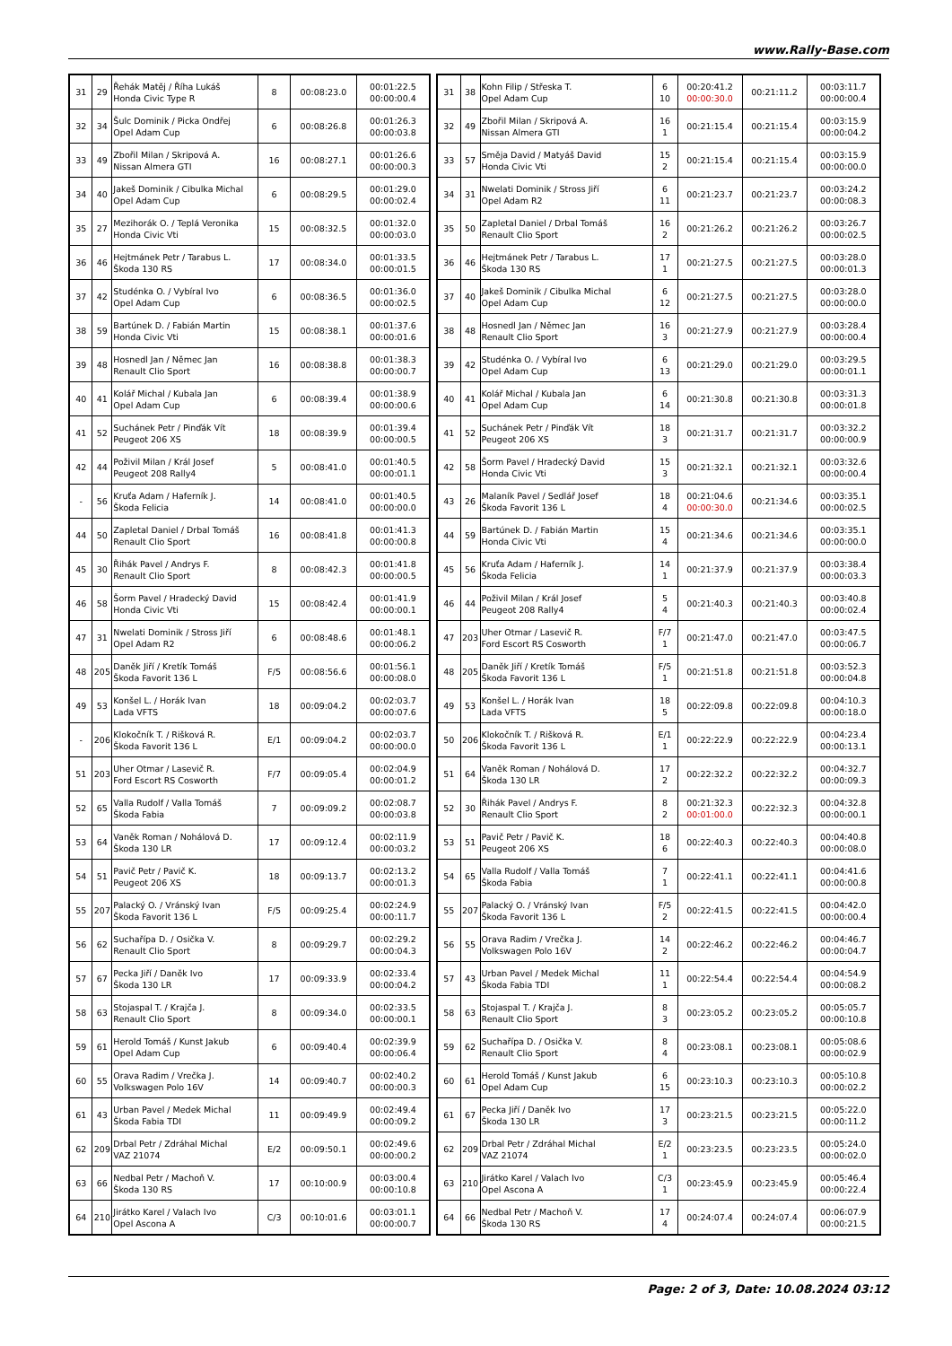www.Rally-Base.com
| 31 | 29 | Řehák Matěj / Říha Lukáš Honda Civic Type R | 8 | 00:08:23.0 | 00:01:22.5 00:00:00.4 |
| 32 | 34 | Šulc Dominik / Picka Ondřej Opel Adam Cup | 6 | 00:08:26.8 | 00:01:26.3 00:00:03.8 |
| 33 | 49 | Zbořil Milan / Skripová A. Nissan Almera GTI | 16 | 00:08:27.1 | 00:01:26.6 00:00:00.3 |
| 34 | 40 | Jakeš Dominik / Cibulka Michal Opel Adam Cup | 6 | 00:08:29.5 | 00:01:29.0 00:00:02.4 |
| 35 | 27 | Mezihorák O. / Teplá Veronika Honda Civic Vti | 15 | 00:08:32.5 | 00:01:32.0 00:00:03.0 |
| 36 | 46 | Hejtmánek Petr / Tarabus L. Škoda 130 RS | 17 | 00:08:34.0 | 00:01:33.5 00:00:01.5 |
| 37 | 42 | Studénka O. / Vybíral Ivo Opel Adam Cup | 6 | 00:08:36.5 | 00:01:36.0 00:00:02.5 |
| 38 | 59 | Bartúnek D. / Fabián Martin Honda Civic Vti | 15 | 00:08:38.1 | 00:01:37.6 00:00:01.6 |
| 39 | 48 | Hosnedl Jan / Němec Jan Renault Clio Sport | 16 | 00:08:38.8 | 00:01:38.3 00:00:00.7 |
| 40 | 41 | Kolář Michal / Kubala Jan Opel Adam Cup | 6 | 00:08:39.4 | 00:01:38.9 00:00:00.6 |
| 41 | 52 | Suchánek Petr / Pinďák Vít Peugeot 206 XS | 18 | 00:08:39.9 | 00:01:39.4 00:00:00.5 |
| 42 | 44 | Poživil Milan / Král Josef Peugeot 208 Rally4 | 5 | 00:08:41.0 | 00:01:40.5 00:00:01.1 |
| - | 56 | Kruťa Adam / Haferník J. Škoda Felicia | 14 | 00:08:41.0 | 00:01:40.5 00:00:00.0 |
| 44 | 50 | Zapletal Daniel / Drbal Tomáš Renault Clio Sport | 16 | 00:08:41.8 | 00:01:41.3 00:00:00.8 |
| 45 | 30 | Řihák Pavel / Andrys F. Renault Clio Sport | 8 | 00:08:42.3 | 00:01:41.8 00:00:00.5 |
| 46 | 58 | Šorm Pavel / Hradecký David Honda Civic Vti | 15 | 00:08:42.4 | 00:01:41.9 00:00:00.1 |
| 47 | 31 | Nwelati Dominik / Stross Jiří Opel Adam R2 | 6 | 00:08:48.6 | 00:01:48.1 00:00:06.2 |
| 48 | 205 | Daněk Jiří / Kretík Tomáš Škoda Favorit 136 L | F/5 | 00:08:56.6 | 00:01:56.1 00:00:08.0 |
| 49 | 53 | Konšel L. / Horák Ivan Lada VFTS | 18 | 00:09:04.2 | 00:02:03.7 00:00:07.6 |
| - | 206 | Klokočník T. / Rišková R. Škoda Favorit 136 L | E/1 | 00:09:04.2 | 00:02:03.7 00:00:00.0 |
| 51 | 203 | Uher Otmar / Lasevič R. Ford Escort RS Cosworth | F/7 | 00:09:05.4 | 00:02:04.9 00:00:01.2 |
| 52 | 65 | Valla Rudolf / Valla Tomáš Škoda Fabia | 7 | 00:09:09.2 | 00:02:08.7 00:00:03.8 |
| 53 | 64 | Vaněk Roman / Nohálová D. Škoda 130 LR | 17 | 00:09:12.4 | 00:02:11.9 00:00:03.2 |
| 54 | 51 | Pavič Petr / Pavič K. Peugeot 206 XS | 18 | 00:09:13.7 | 00:02:13.2 00:00:01.3 |
| 55 | 207 | Palacký O. / Vránský Ivan Škoda Favorit 136 L | F/5 | 00:09:25.4 | 00:02:24.9 00:00:11.7 |
| 56 | 62 | Suchařípa D. / Osička V. Renault Clio Sport | 8 | 00:09:29.7 | 00:02:29.2 00:00:04.3 |
| 57 | 67 | Pecka Jiří / Daněk Ivo Škoda 130 LR | 17 | 00:09:33.9 | 00:02:33.4 00:00:04.2 |
| 58 | 63 | Stojaspal T. / Krajča J. Renault Clio Sport | 8 | 00:09:34.0 | 00:02:33.5 00:00:00.1 |
| 59 | 61 | Herold Tomáš / Kunst Jakub Opel Adam Cup | 6 | 00:09:40.4 | 00:02:39.9 00:00:06.4 |
| 60 | 55 | Orava Radim / Vrečka J. Volkswagen Polo 16V | 14 | 00:09:40.7 | 00:02:40.2 00:00:00.3 |
| 61 | 43 | Urban Pavel / Medek Michal Škoda Fabia TDI | 11 | 00:09:49.9 | 00:02:49.4 00:00:09.2 |
| 62 | 209 | Drbal Petr / Zdráhal Michal VAZ 21074 | E/2 | 00:09:50.1 | 00:02:49.6 00:00:00.2 |
| 63 | 66 | Nedbal Petr / Machoň V. Škoda 130 RS | 17 | 00:10:00.9 | 00:03:00.4 00:00:10.8 |
| 64 | 210 | Jirátko Karel / Valach Ivo Opel Ascona A | C/3 | 00:10:01.6 | 00:03:01.1 00:00:00.7 |
| 31 | 38 | Kohn Filip / Střeska T. Opel Adam Cup | 6 10 | 00:20:41.2 00:00:30.0 | 00:21:11.2 | 00:03:11.7 00:00:00.4 |
| 32 | 49 | Zbořil Milan / Skripová A. Nissan Almera GTI | 16 1 | 00:21:15.4 | 00:21:15.4 | 00:03:15.9 00:00:04.2 |
| 33 | 57 | Směja David / Matyáš David Honda Civic Vti | 15 2 | 00:21:15.4 | 00:21:15.4 | 00:03:15.9 00:00:00.0 |
| 34 | 31 | Nwelati Dominik / Stross Jiří Opel Adam R2 | 6 11 | 00:21:23.7 | 00:21:23.7 | 00:03:24.2 00:00:08.3 |
| 35 | 50 | Zapletal Daniel / Drbal Tomáš Renault Clio Sport | 16 2 | 00:21:26.2 | 00:21:26.2 | 00:03:26.7 00:00:02.5 |
| 36 | 46 | Hejtmánek Petr / Tarabus L. Škoda 130 RS | 17 1 | 00:21:27.5 | 00:21:27.5 | 00:03:28.0 00:00:01.3 |
| 37 | 40 | Jakeš Dominik / Cibulka Michal Opel Adam Cup | 6 12 | 00:21:27.5 | 00:21:27.5 | 00:03:28.0 00:00:00.0 |
| 38 | 48 | Hosnedl Jan / Němec Jan Renault Clio Sport | 16 3 | 00:21:27.9 | 00:21:27.9 | 00:03:28.4 00:00:00.4 |
| 39 | 42 | Studénka O. / Vybíral Ivo Opel Adam Cup | 6 13 | 00:21:29.0 | 00:21:29.0 | 00:03:29.5 00:00:01.1 |
| 40 | 41 | Kolář Michal / Kubala Jan Opel Adam Cup | 6 14 | 00:21:30.8 | 00:21:30.8 | 00:03:31.3 00:00:01.8 |
| 41 | 52 | Suchánek Petr / Pinďák Vít Peugeot 206 XS | 18 3 | 00:21:31.7 | 00:21:31.7 | 00:03:32.2 00:00:00.9 |
| 42 | 58 | Šorm Pavel / Hradecký David Honda Civic Vti | 15 3 | 00:21:32.1 | 00:21:32.1 | 00:03:32.6 00:00:00.4 |
| 43 | 26 | Malaník Pavel / Sedlář Josef Škoda Favorit 136 L | 18 4 | 00:21:04.6 00:00:30.0 | 00:21:34.6 | 00:03:35.1 00:00:02.5 |
| 44 | 59 | Bartúnek D. / Fabián Martin Honda Civic Vti | 15 4 | 00:21:34.6 | 00:21:34.6 | 00:03:35.1 00:00:00.0 |
| 45 | 56 | Kruťa Adam / Haferník J. Škoda Felicia | 14 1 | 00:21:37.9 | 00:21:37.9 | 00:03:38.4 00:00:03.3 |
| 46 | 44 | Poživil Milan / Král Josef Peugeot 208 Rally4 | 5 4 | 00:21:40.3 | 00:21:40.3 | 00:03:40.8 00:00:02.4 |
| 47 | 203 | Uher Otmar / Lasevič R. Ford Escort RS Cosworth | F/7 1 | 00:21:47.0 | 00:21:47.0 | 00:03:47.5 00:00:06.7 |
| 48 | 205 | Daněk Jiří / Kretík Tomáš Škoda Favorit 136 L | F/5 1 | 00:21:51.8 | 00:21:51.8 | 00:03:52.3 00:00:04.8 |
| 49 | 53 | Konšel L. / Horák Ivan Lada VFTS | 18 5 | 00:22:09.8 | 00:22:09.8 | 00:04:10.3 00:00:18.0 |
| 50 | 206 | Klokočník T. / Rišková R. Škoda Favorit 136 L | E/1 1 | 00:22:22.9 | 00:22:22.9 | 00:04:23.4 00:00:13.1 |
| 51 | 64 | Vaněk Roman / Nohálová D. Škoda 130 LR | 17 2 | 00:22:32.2 | 00:22:32.2 | 00:04:32.7 00:00:09.3 |
| 52 | 30 | Řihák Pavel / Andrys F. Renault Clio Sport | 8 2 | 00:21:32.3 00:01:00.0 | 00:22:32.3 | 00:04:32.8 00:00:00.1 |
| 53 | 51 | Pavič Petr / Pavič K. Peugeot 206 XS | 18 6 | 00:22:40.3 | 00:22:40.3 | 00:04:40.8 00:00:08.0 |
| 54 | 65 | Valla Rudolf / Valla Tomáš Škoda Fabia | 7 1 | 00:22:41.1 | 00:22:41.1 | 00:04:41.6 00:00:00.8 |
| 55 | 207 | Palacký O. / Vránský Ivan Škoda Favorit 136 L | F/5 2 | 00:22:41.5 | 00:22:41.5 | 00:04:42.0 00:00:00.4 |
| 56 | 55 | Orava Radim / Vrečka J. Volkswagen Polo 16V | 14 2 | 00:22:46.2 | 00:22:46.2 | 00:04:46.7 00:00:04.7 |
| 57 | 43 | Urban Pavel / Medek Michal Škoda Fabia TDI | 11 1 | 00:22:54.4 | 00:22:54.4 | 00:04:54.9 00:00:08.2 |
| 58 | 63 | Stojaspal T. / Krajča J. Renault Clio Sport | 8 3 | 00:23:05.2 | 00:23:05.2 | 00:05:05.7 00:00:10.8 |
| 59 | 62 | Suchařípa D. / Osička V. Renault Clio Sport | 8 4 | 00:23:08.1 | 00:23:08.1 | 00:05:08.6 00:00:02.9 |
| 60 | 61 | Herold Tomáš / Kunst Jakub Opel Adam Cup | 6 15 | 00:23:10.3 | 00:23:10.3 | 00:05:10.8 00:00:02.2 |
| 61 | 67 | Pecka Jiří / Daněk Ivo Škoda 130 LR | 17 3 | 00:23:21.5 | 00:23:21.5 | 00:05:22.0 00:00:11.2 |
| 62 | 209 | Drbal Petr / Zdráhal Michal VAZ 21074 | E/2 1 | 00:23:23.5 | 00:23:23.5 | 00:05:24.0 00:00:02.0 |
| 63 | 210 | Jirátko Karel / Valach Ivo Opel Ascona A | C/3 1 | 00:23:45.9 | 00:23:45.9 | 00:05:46.4 00:00:22.4 |
| 64 | 66 | Nedbal Petr / Machoň V. Škoda 130 RS | 17 4 | 00:24:07.4 | 00:24:07.4 | 00:06:07.9 00:00:21.5 |
Page: 2 of 3, Date: 10.08.2024 03:12